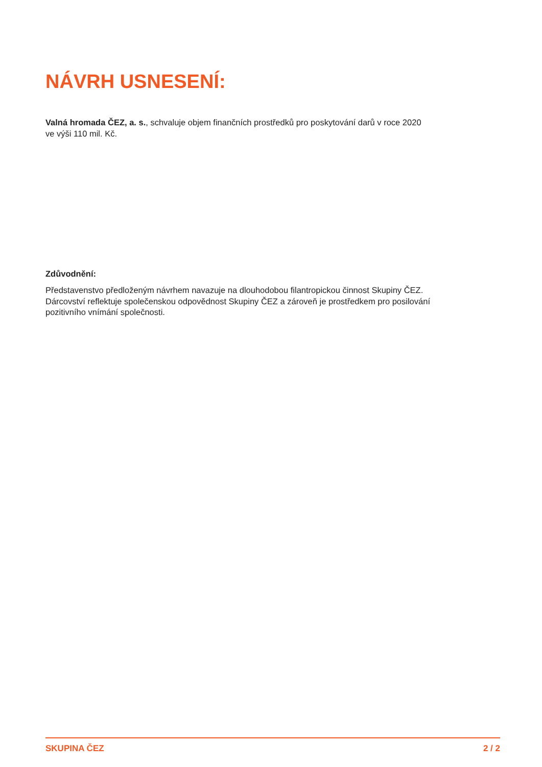NÁVRH USNESENÍ:
Valná hromada ČEZ, a. s., schvaluje objem finančních prostředků pro poskytování darů v roce 2020
ve výši 110 mil. Kč.
Zdůvodnění:
Představenstvo předloženým návrhem navazuje na dlouhodobou filantropickou činnost Skupiny ČEZ.
Dárcovství reflektuje společenskou odpovědnost Skupiny ČEZ a zároveň je prostředkem pro posilování
pozitivního vnímání společnosti.
SKUPINA ČEZ 2 / 2